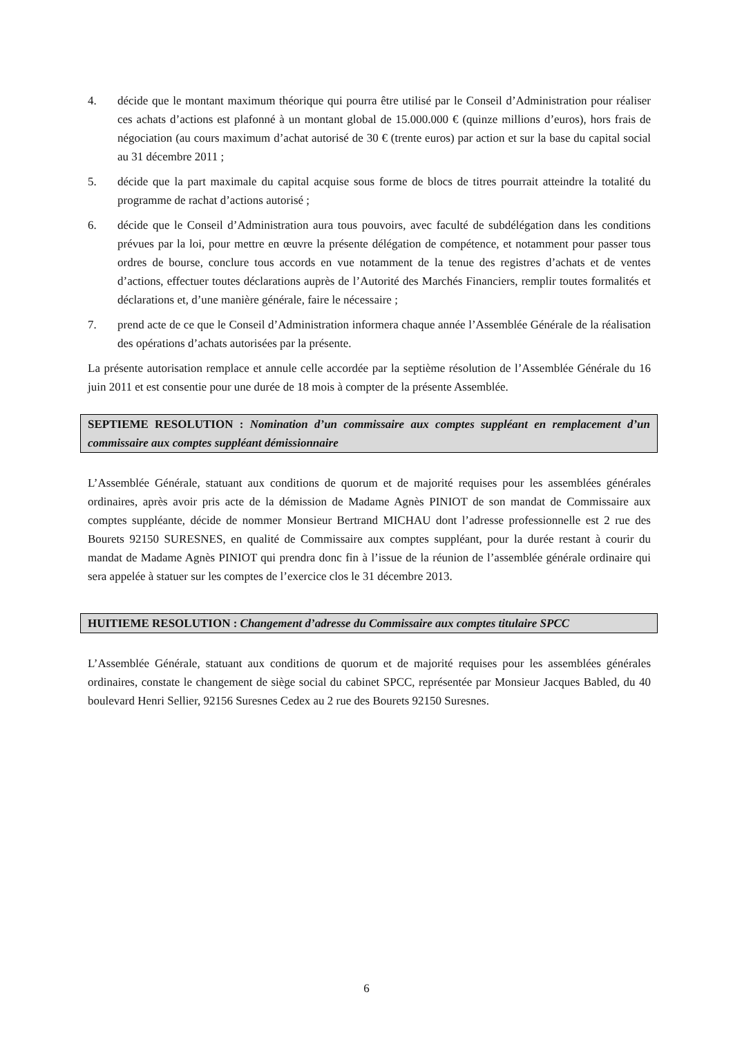4. décide que le montant maximum théorique qui pourra être utilisé par le Conseil d’Administration pour réaliser ces achats d’actions est plafonné à un montant global de 15.000.000 € (quinze millions d’euros), hors frais de négociation (au cours maximum d’achat autorisé de 30 € (trente euros) par action et sur la base du capital social au 31 décembre 2011 ;
5. décide que la part maximale du capital acquise sous forme de blocs de titres pourrait atteindre la totalité du programme de rachat d’actions autorisé ;
6. décide que le Conseil d’Administration aura tous pouvoirs, avec faculté de subdélégation dans les conditions prévues par la loi, pour mettre en œuvre la présente délégation de compétence, et notamment pour passer tous ordres de bourse, conclure tous accords en vue notamment de la tenue des registres d’achats et de ventes d’actions, effectuer toutes déclarations auprès de l’Autorité des Marchés Financiers, remplir toutes formalités et déclarations et, d’une manière générale, faire le nécessaire ;
7. prend acte de ce que le Conseil d’Administration informera chaque année l’Assemblée Générale de la réalisation des opérations d’achats autorisées par la présente.
La présente autorisation remplace et annule celle accordée par la septième résolution de l’Assemblée Générale du 16 juin 2011 et est consentie pour une durée de 18 mois à compter de la présente Assemblée.
SEPTIEME RESOLUTION : Nomination d’un commissaire aux comptes suppléant en remplacement d’un commissaire aux comptes suppléant démissionnaire
L’Assemblée Générale, statuant aux conditions de quorum et de majorité requises pour les assemblées générales ordinaires, après avoir pris acte de la démission de Madame Agnès PINIOT de son mandat de Commissaire aux comptes suppléante, décide de nommer Monsieur Bertrand MICHAU dont l’adresse professionnelle est 2 rue des Bourets 92150 SURESNES, en qualité de Commissaire aux comptes suppléant, pour la durée restant à courir du mandat de Madame Agnès PINIOT qui prendra donc fin à l’issue de la réunion de l’assemblée générale ordinaire qui sera appelée à statuer sur les comptes de l’exercice clos le 31 décembre 2013.
HUITIEME RESOLUTION : Changement d’adresse du Commissaire aux comptes titulaire SPCC
L’Assemblée Générale, statuant aux conditions de quorum et de majorité requises pour les assemblées générales ordinaires, constate le changement de siège social du cabinet SPCC, représentée par Monsieur Jacques Babled, du 40 boulevard Henri Sellier, 92156 Suresnes Cedex au 2 rue des Bourets 92150 Suresnes.
6